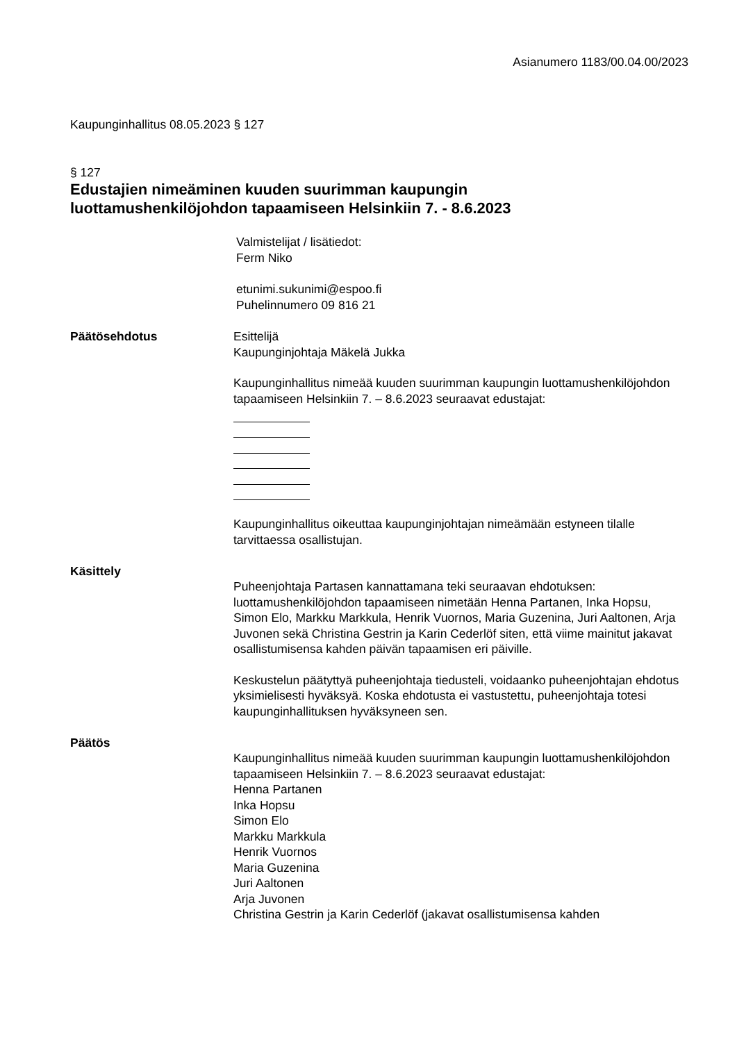Asianumero 1183/00.04.00/2023
Kaupunginhallitus 08.05.2023 § 127
§ 127
Edustajien nimeäminen kuuden suurimman kaupungin
luottamushenkilöjohdon tapaamiseen Helsinkiin 7. - 8.6.2023
Valmistelijat / lisätiedot:
Ferm Niko
etunimi.sukunimi@espoo.fi
Puhelinnumero 09 816 21
Päätösehdotus Esittelijä
Kaupunginjohtaja Mäkelä Jukka
Kaupunginhallitus nimeää kuuden suurimman kaupungin luottamushenkilöjohdon tapaamiseen Helsinkiin 7. – 8.6.2023 seuraavat edustajat:
Kaupunginhallitus oikeuttaa kaupunginjohtajan nimeämään estyneen tilalle tarvittaessa osallistujan.
Käsittely
Puheenjohtaja Partasen kannattamana teki seuraavan ehdotuksen: luottamushenkilöjohdon tapaamiseen nimetään Henna Partanen, Inka Hopsu, Simon Elo, Markku Markkula, Henrik Vuornos, Maria Guzenina, Juri Aaltonen, Arja Juvonen sekä Christina Gestrin ja Karin Cederlöf siten, että viime mainitut jakavat osallistumisensa kahden päivän tapaamisen eri päiville.
Keskustelun päätyttyä puheenjohtaja tiedusteli, voidaanko puheenjohtajan ehdotus yksimielisesti hyväksyä. Koska ehdotusta ei vastustettu, puheenjohtaja totesi kaupunginhallituksen hyväksyneen sen.
Päätös
Kaupunginhallitus nimeää kuuden suurimman kaupungin luottamushenkilöjohdon tapaamiseen Helsinkiin 7. – 8.6.2023 seuraavat edustajat:
Henna Partanen
Inka Hopsu
Simon Elo
Markku Markkula
Henrik Vuornos
Maria Guzenina
Juri Aaltonen
Arja Juvonen
Christina Gestrin ja Karin Cederlöf (jakavat osallistumisensa kahden